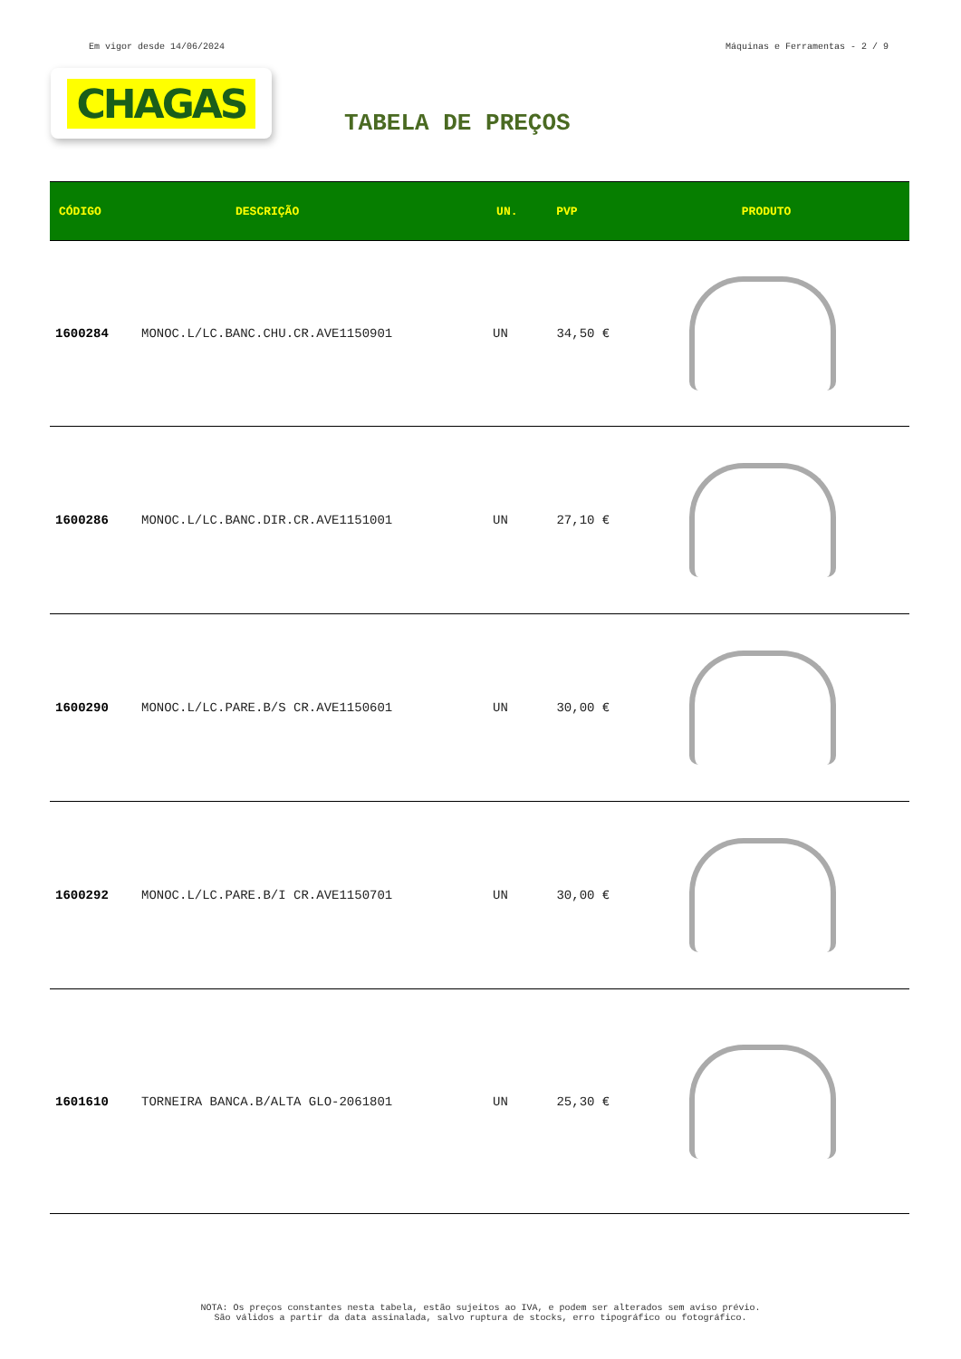Em vigor desde 14/06/2024 Máquinas e Ferramentas - 2 / 9
CHAGAS
TABELA DE PREÇOS
| CÓDIGO | DESCRIÇÃO | UN. | PVP | PRODUTO |
| --- | --- | --- | --- | --- |
| 1600284 | MONOC.L/LC.BANC.CHU.CR.AVE1150901 | UN | 34,50 € | |
| 1600286 | MONOC.L/LC.BANC.DIR.CR.AVE1151001 | UN | 27,10 € | |
| 1600290 | MONOC.L/LC.PARE.B/S CR.AVE1150601 | UN | 30,00 € | |
| 1600292 | MONOC.L/LC.PARE.B/I CR.AVE1150701 | UN | 30,00 € | |
| 1601610 | TORNEIRA BANCA.B/ALTA GLO-2061801 | UN | 25,30 € | |
NOTA: Os preços constantes nesta tabela, estão sujeitos ao IVA, e podem ser alterados sem aviso prévio.
São válidos a partir da data assinalada, salvo ruptura de stocks, erro tipográfico ou fotográfico.